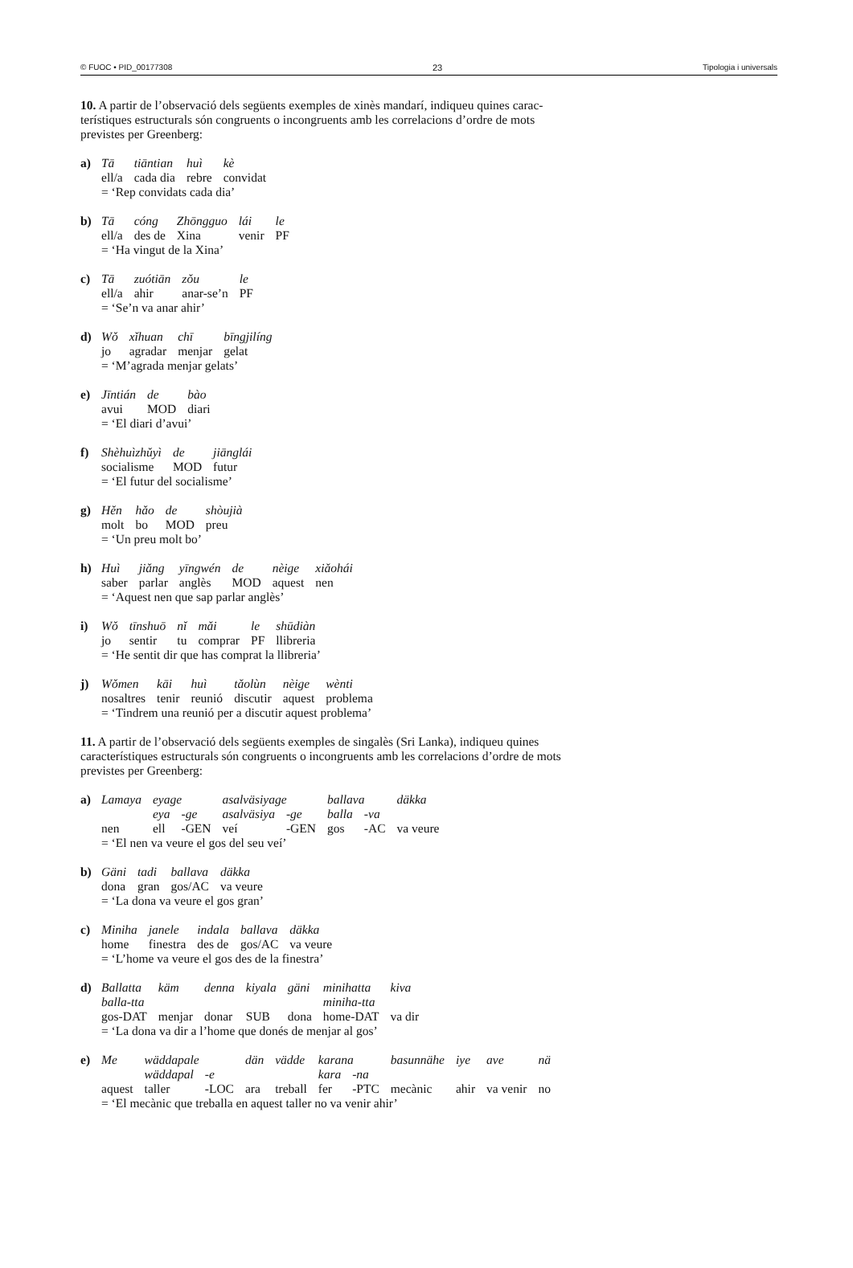© FUOC • PID_00177308 23 Tipologia i universals
10. A partir de l’observació dels següents exemples de xinès mandarí, indiqueu quines carac-terístiques estructurals són congruents o incongruents amb les correlacions d’ordre de mots previstes per Greenberg:
a)
| Tā | tiāntian | huì | kè |
| ell/a | cada dia | rebre | convidat |
= ‘Rep convidats cada dia’
b)
| Tā | cóng | Zhōngguo | lái | le |
| ell/a | des de | Xina | venir | PF |
= ‘Ha vingut de la Xina’
c)
| Tā | zuótiān | zǒu | le |
| ell/a | ahir | anar-se’n | PF |
= ‘Se’n va anar ahir’
d)
| Wǒ | xǐhuan | chī | bīngjilíng |
| jo | agradar | menjar | gelat |
= ‘M’agrada menjar gelats’
e)
| Jīntián | de | bào |
| avui | MOD | diari |
= ‘El diari d’avui’
f)
| Shèhuìzhǔyì | de | jiānglái |
| socialisme | MOD | futur |
= ‘El futur del socialisme’
g)
| Hěn | hǎo | de | shòujià |
| molt | bo | MOD | preu |
= ‘Un preu molt bo’
h)
| Huì | jiǎng | yīngwén | de | nèige | xiǎohái |
| saber | parlar | anglès | MOD | aquest | nen |
= ‘Aquest nen que sap parlar anglès’
i)
| Wǒ | tīnshuō | nǐ | mǎi | le | shūdiàn |
| jo | sentir | tu | comprar | PF | llibreria |
= ‘He sentit dir que has comprat la llibreria’
j)
| Wǒmen | kāi | huì | tǎolùn | nèige | wènti |
| nosaltres | tenir | reunió | discutir | aquest | problema |
= ‘Tindrem una reunió per a discutir aquest problema’
11. A partir de l’observació dels següents exemples de singalès (Sri Lanka), indiqueu quines característiques estructurals són congruents o incongruents amb les correlacions d’ordre de mots previstes per Greenberg:
a)
| Lamaya | eyage | | asalväsiyage | | ballava | | däkka |
| | eya | -ge | asalväsiya | -ge | balla | -va | |
| nen | ell | -GEN | veí | -GEN | gos | -AC | va veure |
= ‘El nen va veure el gos del seu veí’
b)
| Gäni | tadi | ballava | däkka |
| dona | gran | gos/AC | va veure |
= ‘La dona va veure el gos gran’
c)
| Miniha | janele | indala | ballava | däkka |
| home | finestra | des de | gos/AC | va veure |
= ‘L’home va veure el gos des de la finestra’
d)
| Ballatta | käm | denna | kiyala | gäni | minihatta | kiva |
| balla-tta | | | | | miniha-tta | |
| gos-DAT | menjar | donar | SUB | dona | home-DAT | va dir |
= ‘La dona va dir a l’home que donés de menjar al gos’
e)
| Me | wäddapale | | dän | vädde | karana | | basunnähe | iye | ave | nä |
| | wäddapal | -e | | | kara | -na | | | | |
| aquest | taller | -LOC | ara | treball | fer | -PTC | mecànic | ahir | va venir | no |
= ‘El mecànic que treballa en aquest taller no va venir ahir’